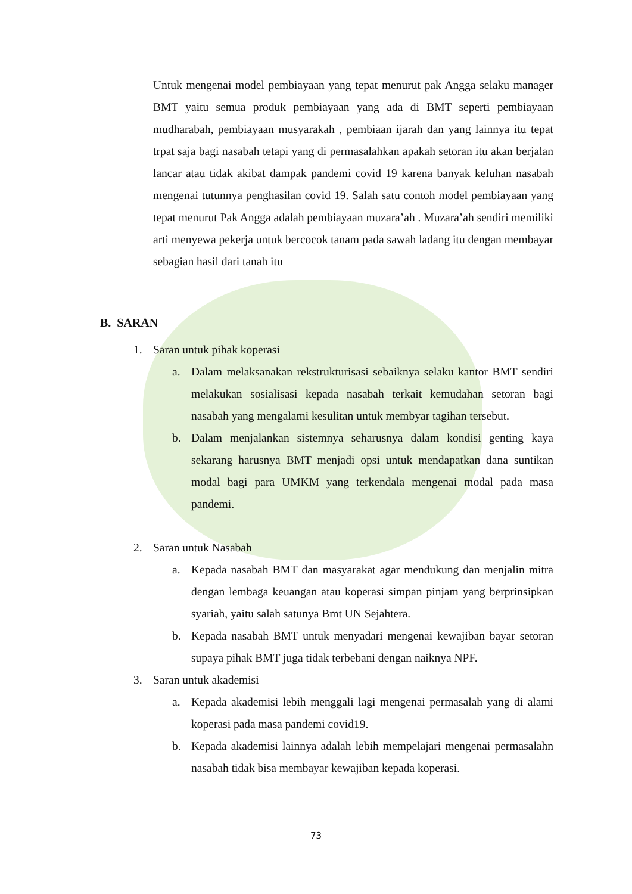Untuk mengenai model pembiayaan yang tepat menurut pak Angga selaku manager BMT yaitu semua produk pembiayaan yang ada di BMT seperti pembiayaan mudharabah, pembiayaan musyarakah , pembiaan ijarah dan yang lainnya itu tepat trpat saja bagi nasabah tetapi yang di permasalahkan apakah setoran itu akan berjalan lancar atau tidak akibat dampak pandemi covid 19 karena banyak keluhan nasabah mengenai tutunnya penghasilan covid 19. Salah satu contoh model pembiayaan yang tepat menurut Pak Angga adalah pembiayaan muzara’ah . Muzara’ah sendiri memiliki arti menyewa pekerja untuk bercocok tanam pada sawah ladang itu dengan membayar sebagian hasil dari tanah itu
B. SARAN
1. Saran untuk pihak koperasi
a. Dalam melaksanakan rekstrukturisasi sebaiknya selaku kantor BMT sendiri melakukan sosialisasi kepada nasabah terkait kemudahan setoran bagi nasabah yang mengalami kesulitan untuk membyar tagihan tersebut.
b. Dalam menjalankan sistemnya seharusnya dalam kondisi genting kaya sekarang harusnya BMT menjadi opsi untuk mendapatkan dana suntikan modal bagi para UMKM yang terkendala mengenai modal pada masa pandemi.
2. Saran untuk Nasabah
a. Kepada nasabah BMT dan masyarakat agar mendukung dan menjalin mitra dengan lembaga keuangan atau koperasi simpan pinjam yang berprinsipkan syariah, yaitu salah satunya Bmt UN Sejahtera.
b. Kepada nasabah BMT untuk menyadari mengenai kewajiban bayar setoran supaya pihak BMT juga tidak terbebani dengan naiknya NPF.
3. Saran untuk akademisi
a. Kepada akademisi lebih menggali lagi mengenai permasalah yang di alami koperasi pada masa pandemi covid19.
b. Kepada akademisi lainnya adalah lebih mempelajari mengenai permasalahn nasabah tidak bisa membayar kewajiban kepada koperasi.
73